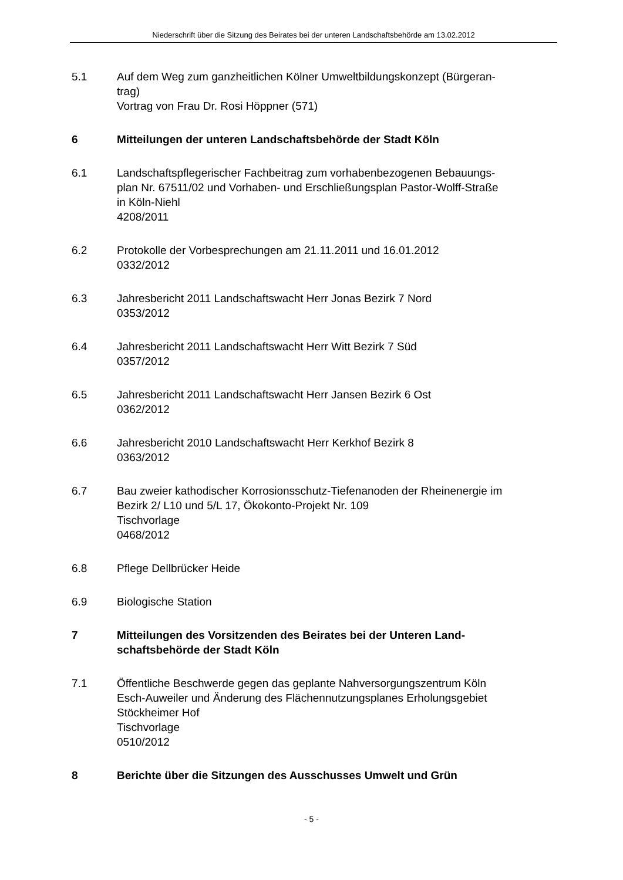Niederschrift über die Sitzung des Beirates bei der unteren Landschaftsbehörde am 13.02.2012
5.1 Auf dem Weg zum ganzheitlichen Kölner Umweltbildungskonzept (Bürgeran-
trag)
Vortrag von Frau Dr. Rosi Höppner (571)
6 Mitteilungen der unteren Landschaftsbehörde der Stadt Köln
6.1 Landschaftspflegerischer Fachbeitrag zum vorhabenbezogenen Bebauungs-
plan Nr. 67511/02 und Vorhaben- und Erschließungsplan Pastor-Wolff-Straße
in Köln-Niehl
4208/2011
6.2 Protokolle der Vorbesprechungen am 21.11.2011 und 16.01.2012
0332/2012
6.3 Jahresbericht 2011 Landschaftswacht Herr Jonas Bezirk 7 Nord
0353/2012
6.4 Jahresbericht 2011 Landschaftswacht Herr Witt Bezirk 7 Süd
0357/2012
6.5 Jahresbericht 2011 Landschaftswacht Herr Jansen Bezirk 6 Ost
0362/2012
6.6 Jahresbericht 2010 Landschaftswacht Herr Kerkhof Bezirk 8
0363/2012
6.7 Bau zweier kathodischer Korrosionsschutz-Tiefenanoden der Rheinenergie im
Bezirk 2/ L10 und 5/L 17, Ökokonto-Projekt Nr. 109
Tischvorlage
0468/2012
6.8 Pflege Dellbrücker Heide
6.9 Biologische Station
7 Mitteilungen des Vorsitzenden des Beirates bei der Unteren Land-
schaftsbehörde der Stadt Köln
7.1 Öffentliche Beschwerde gegen das geplante Nahversorgungszentrum Köln
Esch-Auweiler und Änderung des Flächennutzungsplanes Erholungsgebiet
Stöckheimer Hof
Tischvorlage
0510/2012
8 Berichte über die Sitzungen des Ausschusses Umwelt und Grün
- 5 -